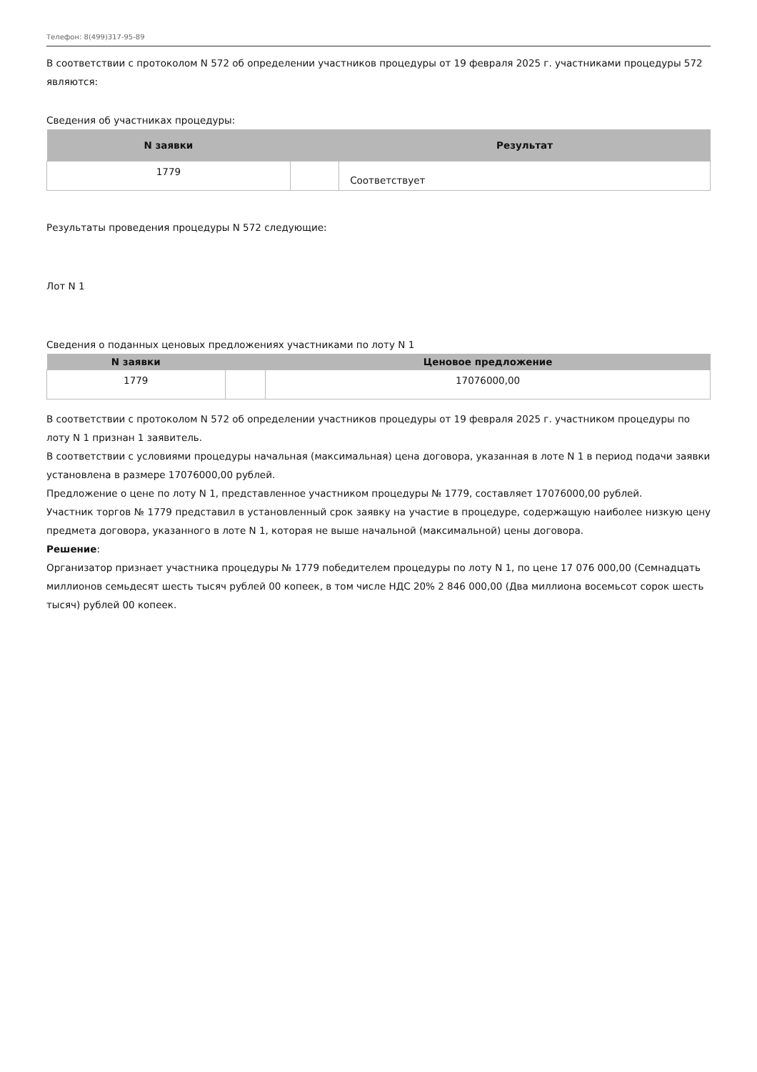Телефон: 8(499)317-95-89
В соответствии с протоколом N 572 об определении участников процедуры от 19 февраля 2025 г. участниками процедуры 572 являются:
Сведения об участниках процедуры:
| N заявки | | Результат |
| --- | --- | --- |
| 1779 | | Соответствует |
Результаты проведения процедуры N 572 следующие:
Лот N 1
Сведения о поданных ценовых предложениях участниками по лоту N 1
| N заявки | | Ценовое предложение |
| --- | --- | --- |
| 1779 | | 17076000,00 |
В соответствии с протоколом N 572 об определении участников процедуры от 19 февраля 2025 г. участником процедуры по лоту N 1 признан 1 заявитель.
В соответствии с условиями процедуры начальная (максимальная) цена договора, указанная в лоте N 1 в период подачи заявки установлена в размере 17076000,00 рублей.
Предложение о цене по лоту N 1, представленное участником процедуры № 1779, составляет 17076000,00 рублей.
Участник торгов № 1779 представил в установленный срок заявку на участие в процедуре, содержащую наиболее низкую цену предмета договора, указанного в лоте N 1, которая не выше начальной (максимальной) цены договора.
Решение:
Организатор признает участника процедуры № 1779 победителем процедуры по лоту N 1, по цене 17 076 000,00 (Семнадцать миллионов семьдесят шесть тысяч рублей 00 копеек, в том числе НДС 20% 2 846 000,00 (Два миллиона восемьсот сорок шесть тысяч) рублей 00 копеек.